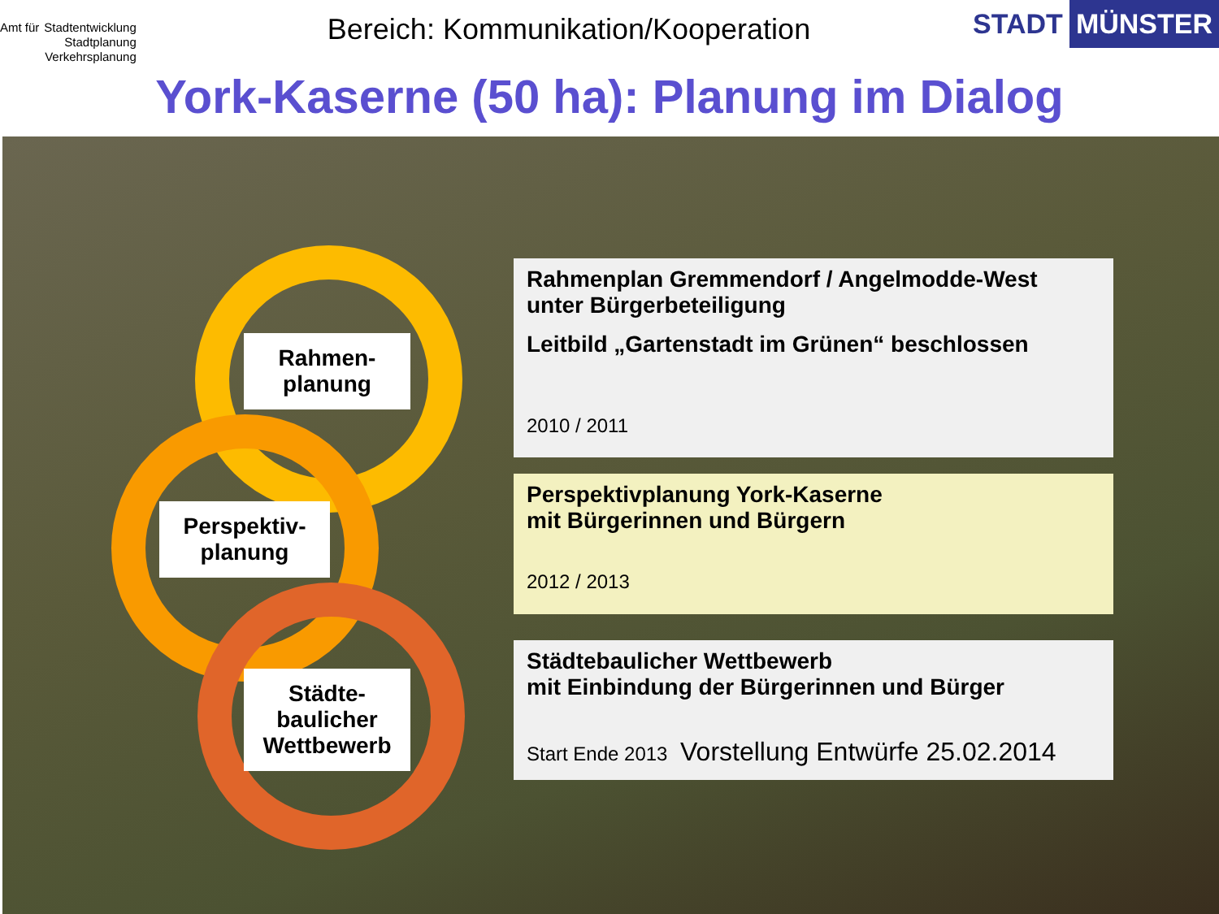Amt für
Stadtentwicklung
Stadtplanung
Verkehrsplanung
Bereich: Kommunikation/Kooperation
STADT MÜNSTER
York-Kaserne (50 ha): Planung im Dialog
Rahmen-
planung
Perspektiv-
planung
Städte-
baulicher
Wettbewerb
Rahmenplan Gremmendorf / Angelmodde-West
unter Bürgerbeteiligung
Leitbild „Gartenstadt im Grünen“ beschlossen
2010 / 2011
Perspektivplanung York-Kaserne
mit Bürgerinnen und Bürgern
2012 / 2013
Städtebaulicher Wettbewerb
mit Einbindung der Bürgerinnen und Bürger
Start Ende 2013 Vorstellung Entwürfe 25.02.2014